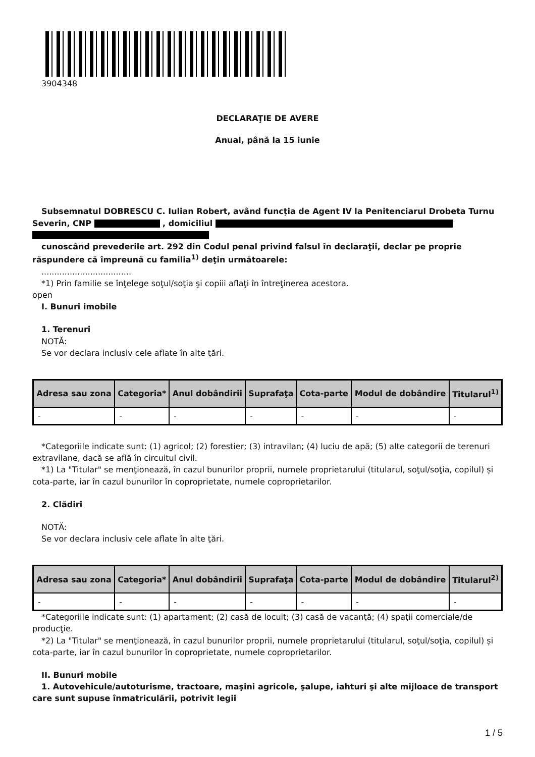3904348
DECLARAŢIE DE AVERE
Anual, până la 15 iunie
Subsemnatul DOBRESCU C. Iulian Robert, având funcţia de Agent IV la Penitenciarul Drobeta Turnu Severin, CNP , domiciliul
cunoscând prevederile art. 292 din Codul penal privind falsul în declaraţii, declar pe proprie răspundere că împreună cu familia<sup>1)</sup> deţin următoarele:
...................................
*1) Prin familie se înţelege soţul/soţia şi copiii aflaţi în întreţinerea acestora.
open
I. Bunuri imobile
1. Terenuri
NOTĂ:
Se vor declara inclusiv cele aflate în alte ţări.
| Adresa sau zona | Categoria* | Anul dobândirii | Suprafaţa | Cota-parte | Modul de dobândire | Titularul<sup>1)</sup> |
| --- | --- | --- | --- | --- | --- | --- |
| - | - | - | - | - | - | - |
*Categoriile indicate sunt: (1) agricol; (2) forestier; (3) intravilan; (4) luciu de apă; (5) alte categorii de terenuri extravilane, dacă se află în circuitul civil.
*1) La "Titular" se menţionează, în cazul bunurilor proprii, numele proprietarului (titularul, soţul/soţia, copilul) și cota-parte, iar în cazul bunurilor în coproprietate, numele coproprietarilor.
2. Clădiri
NOTĂ:
Se vor declara inclusiv cele aflate în alte ţări.
| Adresa sau zona | Categoria* | Anul dobândirii | Suprafaţa | Cota-parte | Modul de dobândire | Titularul<sup>2)</sup> |
| --- | --- | --- | --- | --- | --- | --- |
| - | - | - | - | - | - | - |
*Categoriile indicate sunt: (1) apartament; (2) casă de locuit; (3) casă de vacanţă; (4) spaţii comerciale/de producţie.
*2) La "Titular" se menţionează, în cazul bunurilor proprii, numele proprietarului (titularul, soţul/soţia, copilul) și cota-parte, iar în cazul bunurilor în coproprietate, numele coproprietarilor.
II. Bunuri mobile
1. Autovehicule/autoturisme, tractoare, maşini agricole, şalupe, iahturi şi alte mijloace de transport care sunt supuse înmatriculării, potrivit legii
1 / 5